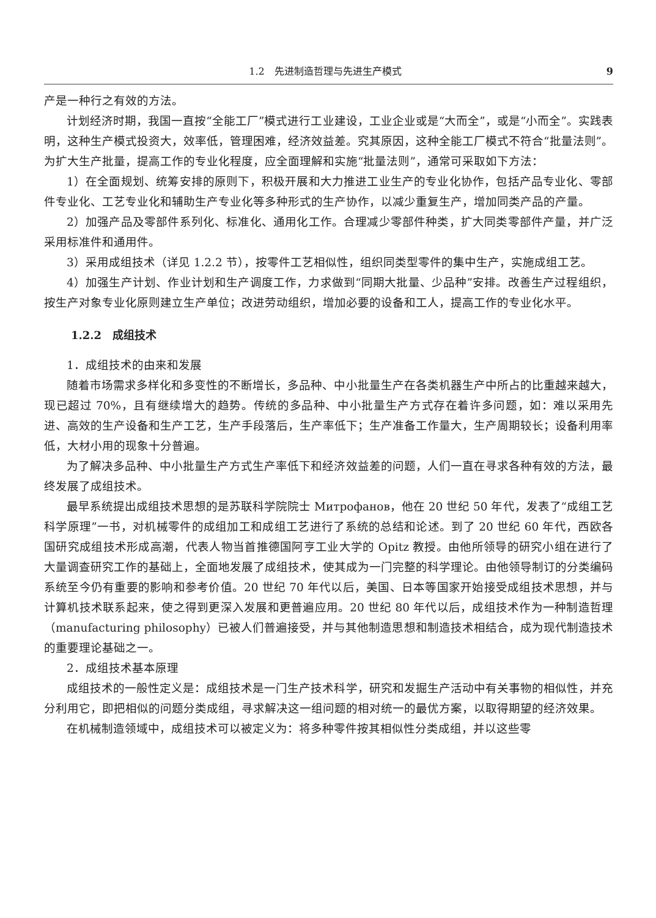1.2　先进制造哲理与先进生产模式 9
产是一种行之有效的方法。
计划经济时期，我国一直按“全能工厂”模式进行工业建设，工业企业或是“大而全”，或是“小而全”。实践表明，这种生产模式投资大，效率低，管理困难，经济效益差。究其原因，这种全能工厂模式不符合“批量法则”。为扩大生产批量，提高工作的专业化程度，应全面理解和实施“批量法则”，通常可采取如下方法：
1）在全面规划、统筹安排的原则下，积极开展和大力推进工业生产的专业化协作，包括产品专业化、零部件专业化、工艺专业化和辅助生产专业化等多种形式的生产协作，以减少重复生产，增加同类产品的产量。
2）加强产品及零部件系列化、标准化、通用化工作。合理减少零部件种类，扩大同类零部件产量，并广泛采用标准件和通用件。
3）采用成组技术（详见 1.2.2 节），按零件工艺相似性，组织同类型零件的集中生产，实施成组工艺。
4）加强生产计划、作业计划和生产调度工作，力求做到“同期大批量、少品种”安排。改善生产过程组织，按生产对象专业化原则建立生产单位；改进劳动组织，增加必要的设备和工人，提高工作的专业化水平。
1.2.2　成组技术
1．成组技术的由来和发展
随着市场需求多样化和多变性的不断增长，多品种、中小批量生产在各类机器生产中所占的比重越来越大，现已超过 70%，且有继续增大的趋势。传统的多品种、中小批量生产方式存在着许多问题，如：难以采用先进、高效的生产设备和生产工艺，生产手段落后，生产率低下；生产准备工作量大，生产周期较长；设备利用率低，大材小用的现象十分普遍。
为了解决多品种、中小批量生产方式生产率低下和经济效益差的问题，人们一直在寻求各种有效的方法，最终发展了成组技术。
最早系统提出成组技术思想的是苏联科学院院士 Митрофанов，他在 20 世纪 50 年代，发表了“成组工艺科学原理”一书，对机械零件的成组加工和成组工艺进行了系统的总结和论述。到了 20 世纪 60 年代，西欧各国研究成组技术形成高潮，代表人物当首推德国阿亨工业大学的 Opitz 教授。由他所领导的研究小组在进行了大量调查研究工作的基础上，全面地发展了成组技术，使其成为一门完整的科学理论。由他领导制订的分类编码系统至今仍有重要的影响和参考价值。20 世纪 70 年代以后，美国、日本等国家开始接受成组技术思想，并与计算机技术联系起来，使之得到更深入发展和更普遍应用。20 世纪 80 年代以后，成组技术作为一种制造哲理（manufacturing philosophy）已被人们普遍接受，并与其他制造思想和制造技术相结合，成为现代制造技术的重要理论基础之一。
2．成组技术基本原理
成组技术的一般性定义是：成组技术是一门生产技术科学，研究和发掘生产活动中有关事物的相似性，并充分利用它，即把相似的问题分类成组，寻求解决这一组问题的相对统一的最优方案，以取得期望的经济效果。
在机械制造领域中，成组技术可以被定义为：将多种零件按其相似性分类成组，并以这些零